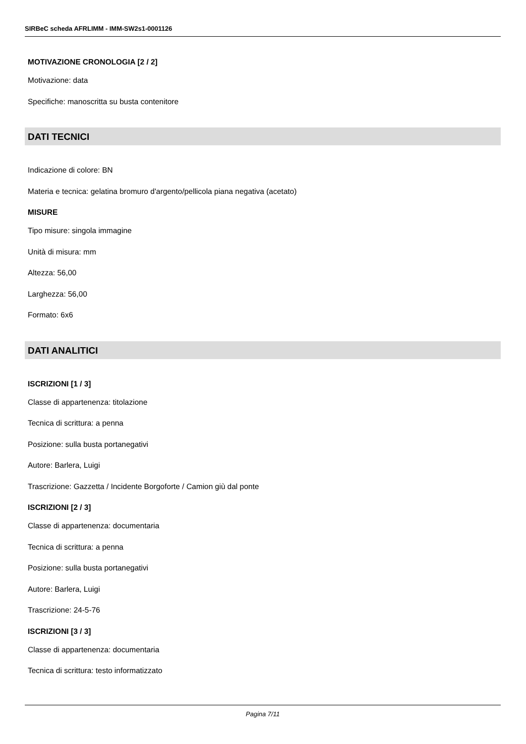SIRBeC scheda AFRLIMM - IMM-SW2s1-0001126
MOTIVAZIONE CRONOLOGIA [2 / 2]
Motivazione: data
Specifiche: manoscritta su busta contenitore
DATI TECNICI
Indicazione di colore: BN
Materia e tecnica: gelatina bromuro d'argento/pellicola piana negativa (acetato)
MISURE
Tipo misure: singola immagine
Unità di misura: mm
Altezza: 56,00
Larghezza: 56,00
Formato: 6x6
DATI ANALITICI
ISCRIZIONI [1 / 3]
Classe di appartenenza: titolazione
Tecnica di scrittura: a penna
Posizione: sulla busta portanegativi
Autore: Barlera, Luigi
Trascrizione: Gazzetta / Incidente Borgoforte / Camion giù dal ponte
ISCRIZIONI [2 / 3]
Classe di appartenenza: documentaria
Tecnica di scrittura: a penna
Posizione: sulla busta portanegativi
Autore: Barlera, Luigi
Trascrizione: 24-5-76
ISCRIZIONI [3 / 3]
Classe di appartenenza: documentaria
Tecnica di scrittura: testo informatizzato
Pagina 7/11